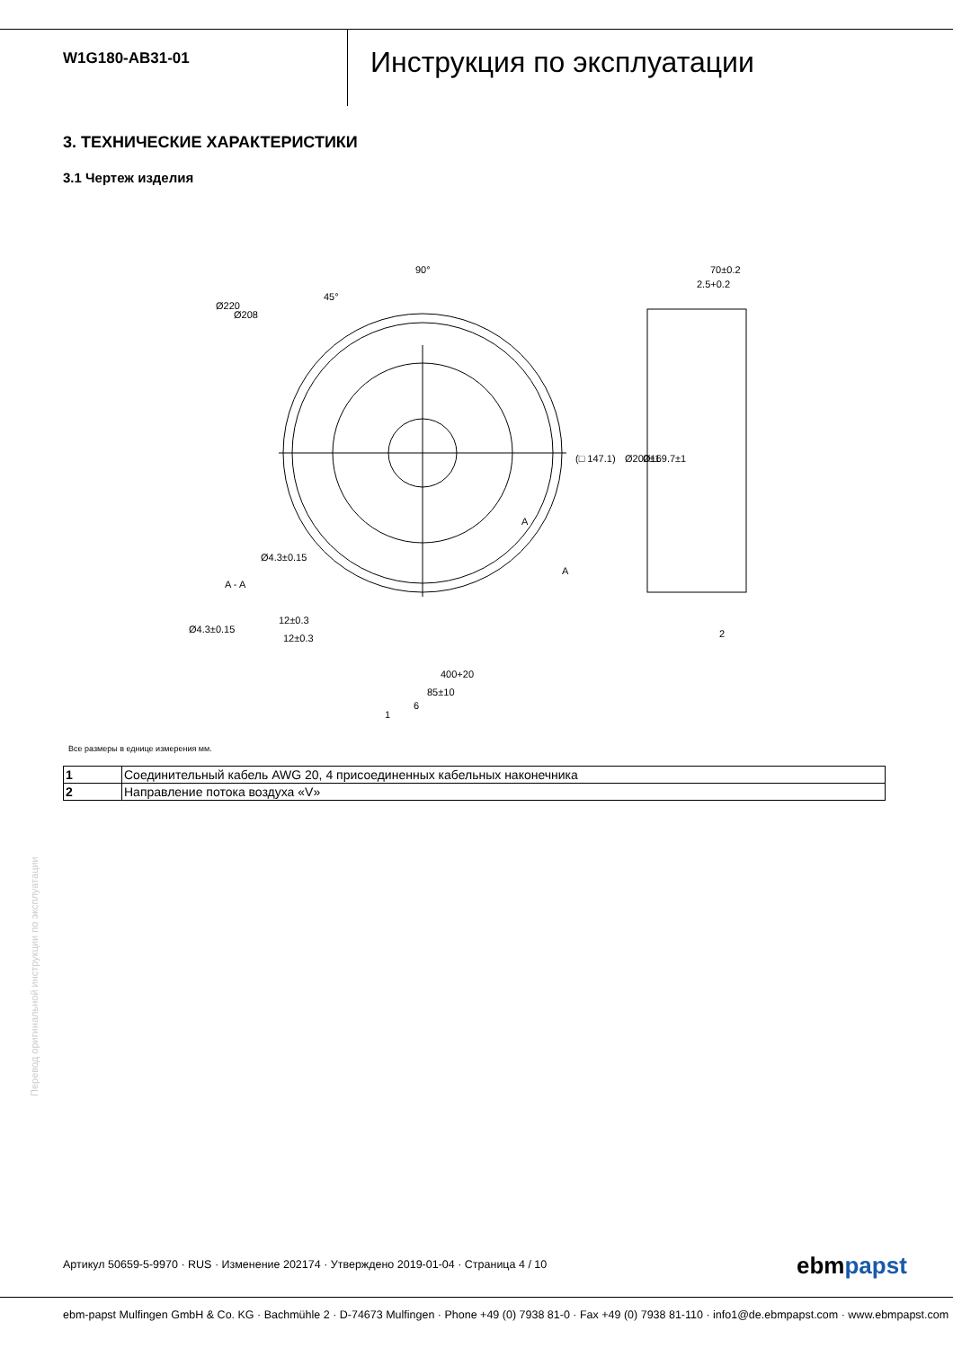W1G180-AB31-01
Инструкция по эксплуатации
3. ТЕХНИЧЕСКИЕ ХАРАКТЕРИСТИКИ
3.1 Чертеж изделия
90°
45°
Ø220
Ø208
(□ 147.1)
Ø200±1
Ø169.7±1
70±0.2
2.5+0.2
A - A
Ø4.3±0.15
Ø4.3±0.15
12±0.3
12±0.3
400+20
85±10
6
1
2
A
A
Все размеры в еднице измерения мм.
| 1 | Соединительный кабель AWG 20, 4 присоединенных кабельных наконечника |
| 2 | Направление потока воздуха «V» |
Перевод оригинальной инструкции по эксплуатации
Артикул 50659-5-9970 · RUS · Изменение 202174 · Утверждено 2019-01-04 · Страница 4 / 10
ebmpapst
ebm-papst Mulfingen GmbH & Co. KG · Bachmühle 2 · D-74673 Mulfingen · Phone +49 (0) 7938 81-0 · Fax +49 (0) 7938 81-110 · info1@de.ebmpapst.com · www.ebmpapst.com